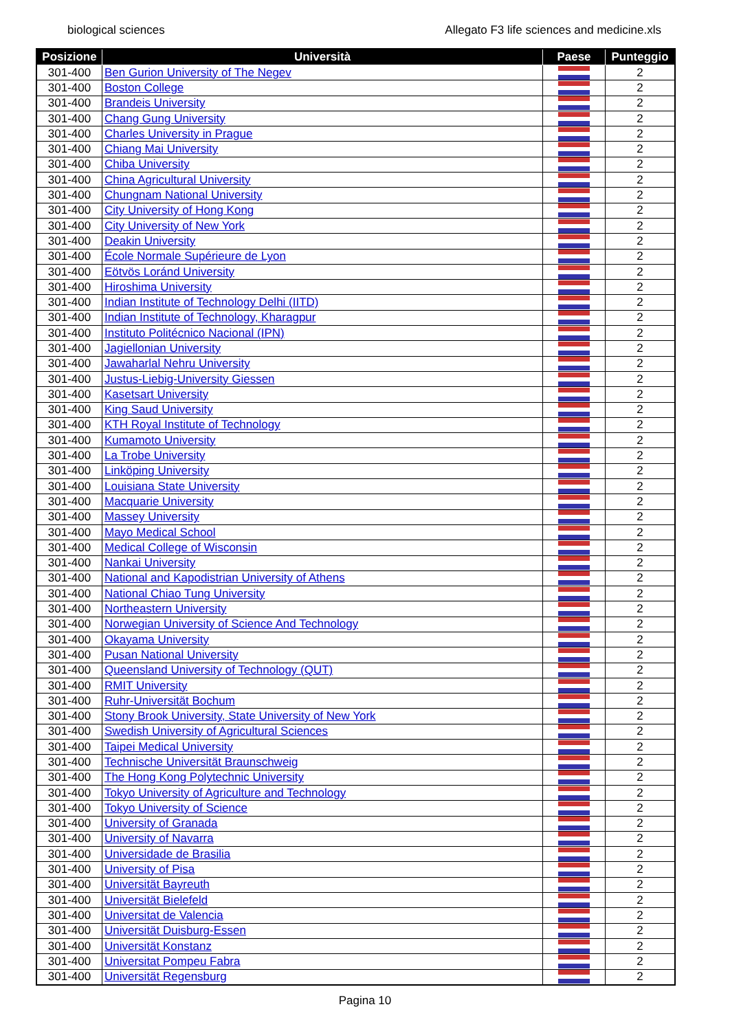biological sciences Allegato F3 life sciences and medicine.xls
| Posizione | Università | Paese | Punteggio |
| --- | --- | --- | --- |
| 301-400 | Ben Gurion University of The Negev | | 2 |
| 301-400 | Boston College | | 2 |
| 301-400 | Brandeis University | | 2 |
| 301-400 | Chang Gung University | | 2 |
| 301-400 | Charles University in Prague | | 2 |
| 301-400 | Chiang Mai University | | 2 |
| 301-400 | Chiba University | | 2 |
| 301-400 | China Agricultural University | | 2 |
| 301-400 | Chungnam National University | | 2 |
| 301-400 | City University of Hong Kong | | 2 |
| 301-400 | City University of New York | | 2 |
| 301-400 | Deakin University | | 2 |
| 301-400 | École Normale Supérieure de Lyon | | 2 |
| 301-400 | Eötvös Loránd University | | 2 |
| 301-400 | Hiroshima University | | 2 |
| 301-400 | Indian Institute of Technology Delhi (IITD) | | 2 |
| 301-400 | Indian Institute of Technology, Kharagpur | | 2 |
| 301-400 | Instituto Politécnico Nacional (IPN) | | 2 |
| 301-400 | Jagiellonian University | | 2 |
| 301-400 | Jawaharlal Nehru University | | 2 |
| 301-400 | Justus-Liebig-University Giessen | | 2 |
| 301-400 | Kasetsart University | | 2 |
| 301-400 | King Saud University | | 2 |
| 301-400 | KTH Royal Institute of Technology | | 2 |
| 301-400 | Kumamoto University | | 2 |
| 301-400 | La Trobe University | | 2 |
| 301-400 | Linköping University | | 2 |
| 301-400 | Louisiana State University | | 2 |
| 301-400 | Macquarie University | | 2 |
| 301-400 | Massey University | | 2 |
| 301-400 | Mayo Medical School | | 2 |
| 301-400 | Medical College of Wisconsin | | 2 |
| 301-400 | Nankai University | | 2 |
| 301-400 | National and Kapodistrian University of Athens | | 2 |
| 301-400 | National Chiao Tung University | | 2 |
| 301-400 | Northeastern University | | 2 |
| 301-400 | Norwegian University of Science And Technology | | 2 |
| 301-400 | Okayama University | | 2 |
| 301-400 | Pusan National University | | 2 |
| 301-400 | Queensland University of Technology (QUT) | | 2 |
| 301-400 | RMIT University | | 2 |
| 301-400 | Ruhr-Universität Bochum | | 2 |
| 301-400 | Stony Brook University, State University of New York | | 2 |
| 301-400 | Swedish University of Agricultural Sciences | | 2 |
| 301-400 | Taipei Medical University | | 2 |
| 301-400 | Technische Universität Braunschweig | | 2 |
| 301-400 | The Hong Kong Polytechnic University | | 2 |
| 301-400 | Tokyo University of Agriculture and Technology | | 2 |
| 301-400 | Tokyo University of Science | | 2 |
| 301-400 | University of Granada | | 2 |
| 301-400 | University of Navarra | | 2 |
| 301-400 | Universidade de Brasilia | | 2 |
| 301-400 | University of Pisa | | 2 |
| 301-400 | Universität Bayreuth | | 2 |
| 301-400 | Universität Bielefeld | | 2 |
| 301-400 | Universitat de Valencia | | 2 |
| 301-400 | Universität Duisburg-Essen | | 2 |
| 301-400 | Universität Konstanz | | 2 |
| 301-400 | Universitat Pompeu Fabra | | 2 |
| 301-400 | Universität Regensburg | | 2 |
Pagina 10